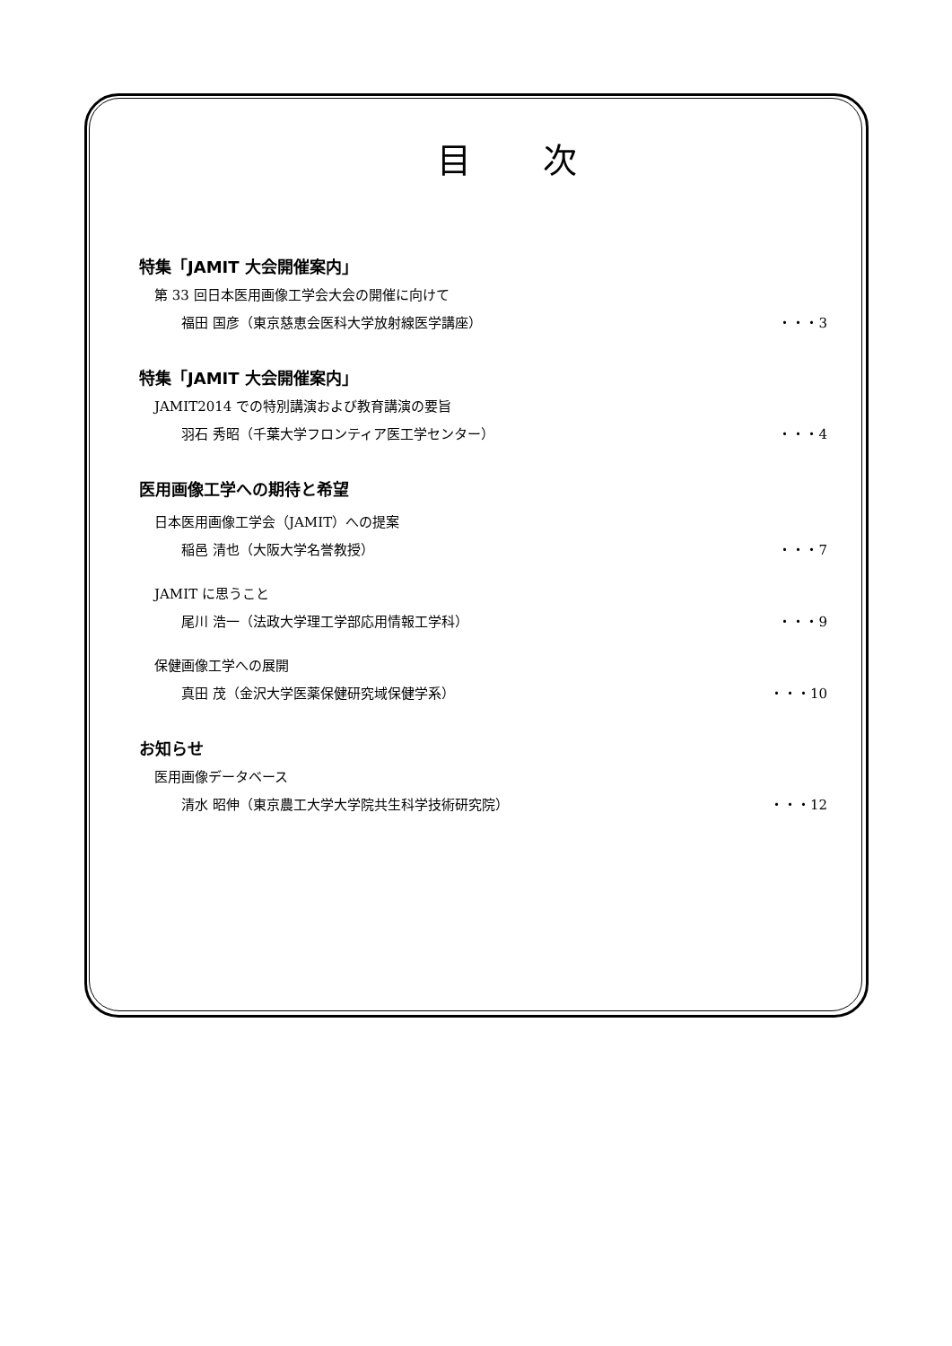目次
特集「JAMIT 大会開催案内」
第 33 回日本医用画像工学会大会の開催に向けて
福田 国彦（東京慈恵会医科大学放射線医学講座） ・・・3
特集「JAMIT 大会開催案内」
JAMIT2014 での特別講演および教育講演の要旨
羽石 秀昭（千葉大学フロンティア医工学センター） ・・・4
医用画像工学への期待と希望
日本医用画像工学会（JAMIT）への提案
稲邑 清也（大阪大学名誉教授） ・・・7
JAMIT に思うこと
尾川 浩一（法政大学理工学部応用情報工学科） ・・・9
保健画像工学への展開
真田 茂（金沢大学医薬保健研究域保健学系） ・・・10
お知らせ
医用画像データベース
清水 昭伸（東京農工大学大学院共生科学技術研究院） ・・・12